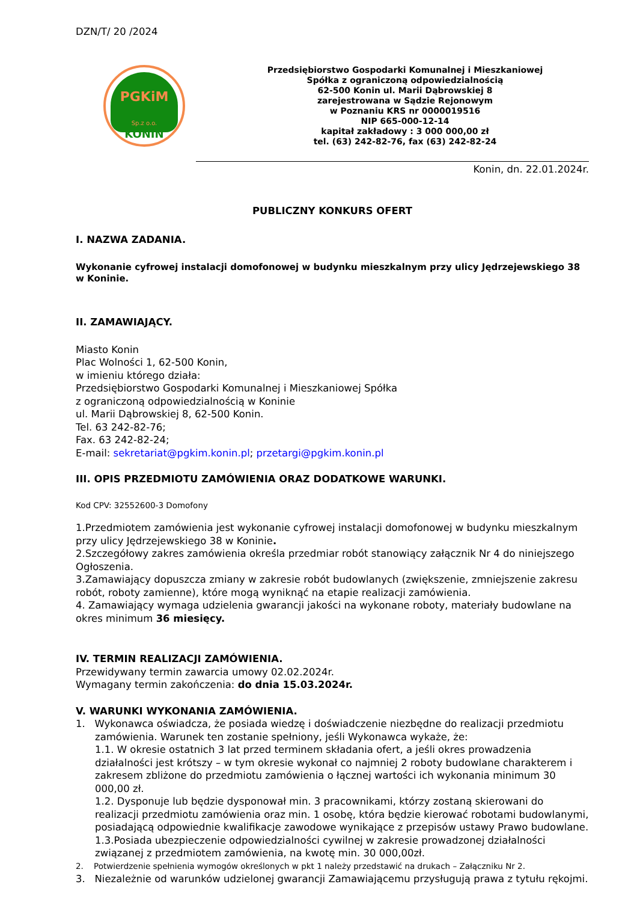DZN/T/ 20 /2024
PGKiM
Sp.z o.o.
KONIN
Przedsiębiorstwo Gospodarki Komunalnej i Mieszkaniowej
Spółka z ograniczoną odpowiedzialnością
62-500 Konin ul. Marii Dąbrowskiej 8
zarejestrowana w Sądzie Rejonowym
w Poznaniu KRS nr 0000019516
NIP 665-000-12-14
kapitał zakładowy : 3 000 000,00 zł
tel. (63) 242-82-76, fax (63) 242-82-24
Konin, dn. 22.01.2024r.
PUBLICZNY KONKURS OFERT
I. NAZWA ZADANIA.
Wykonanie cyfrowej instalacji domofonowej w budynku mieszkalnym przy ulicy Jędrzejewskiego 38 w Koninie.
II. ZAMAWIAJĄCY.
Miasto Konin
Plac Wolności 1, 62-500 Konin,
w imieniu którego działa:
Przedsiębiorstwo Gospodarki Komunalnej i Mieszkaniowej Spółka
z ograniczoną odpowiedzialnością w Koninie
ul. Marii Dąbrowskiej 8, 62-500 Konin.
Tel. 63 242-82-76;
Fax. 63 242-82-24;
E-mail: sekretariat@pgkim.konin.pl; przetargi@pgkim.konin.pl
III. OPIS PRZEDMIOTU ZAMÓWIENIA ORAZ DODATKOWE WARUNKI.
Kod CPV: 32552600-3 Domofony
1.Przedmiotem zamówienia jest wykonanie cyfrowej instalacji domofonowej w budynku mieszkalnym przy ulicy Jędrzejewskiego 38 w Koninie.
2.Szczegółowy zakres zamówienia określa przedmiar robót stanowiący załącznik Nr 4 do niniejszego Ogłoszenia.
3.Zamawiający dopuszcza zmiany w zakresie robót budowlanych (zwiększenie, zmniejszenie zakresu robót, roboty zamienne), które mogą wyniknąć na etapie realizacji zamówienia.
4. Zamawiający wymaga udzielenia gwarancji jakości na wykonane roboty, materiały budowlane na okres minimum 36 miesięcy.
IV. TERMIN REALIZACJI ZAMÓWIENIA.
Przewidywany termin zawarcia umowy 02.02.2024r.
Wymagany termin zakończenia: do dnia 15.03.2024r.
V. WARUNKI WYKONANIA ZAMÓWIENIA.
1. Wykonawca oświadcza, że posiada wiedzę i doświadczenie niezbędne do realizacji przedmiotu
zamówienia. Warunek ten zostanie spełniony, jeśli Wykonawca wykaże, że:
1.1. W okresie ostatnich 3 lat przed terminem składania ofert, a jeśli okres prowadzenia działalności jest krótszy – w tym okresie wykonał co najmniej 2 roboty budowlane charakterem i zakresem zbliżone do przedmiotu zamówienia o łącznej wartości ich wykonania minimum 30 000,00 zł.
1.2. Dysponuje lub będzie dysponował min. 3 pracownikami, którzy zostaną skierowani do realizacji przedmiotu zamówienia oraz min. 1 osobę, która będzie kierować robotami budowlanymi, posiadającą odpowiednie kwalifikacje zawodowe wynikające z przepisów ustawy Prawo budowlane.
1.3.Posiada ubezpieczenie odpowiedzialności cywilnej w zakresie prowadzonej działalności związanej z przedmiotem zamówienia, na kwotę min. 30 000,00zł.
2. Potwierdzenie spełnienia wymogów określonych w pkt 1 należy przedstawić na drukach – Załączniku Nr 2.
3. Niezależnie od warunków udzielonej gwarancji Zamawiającemu przysługują prawa z tytułu rękojmi.